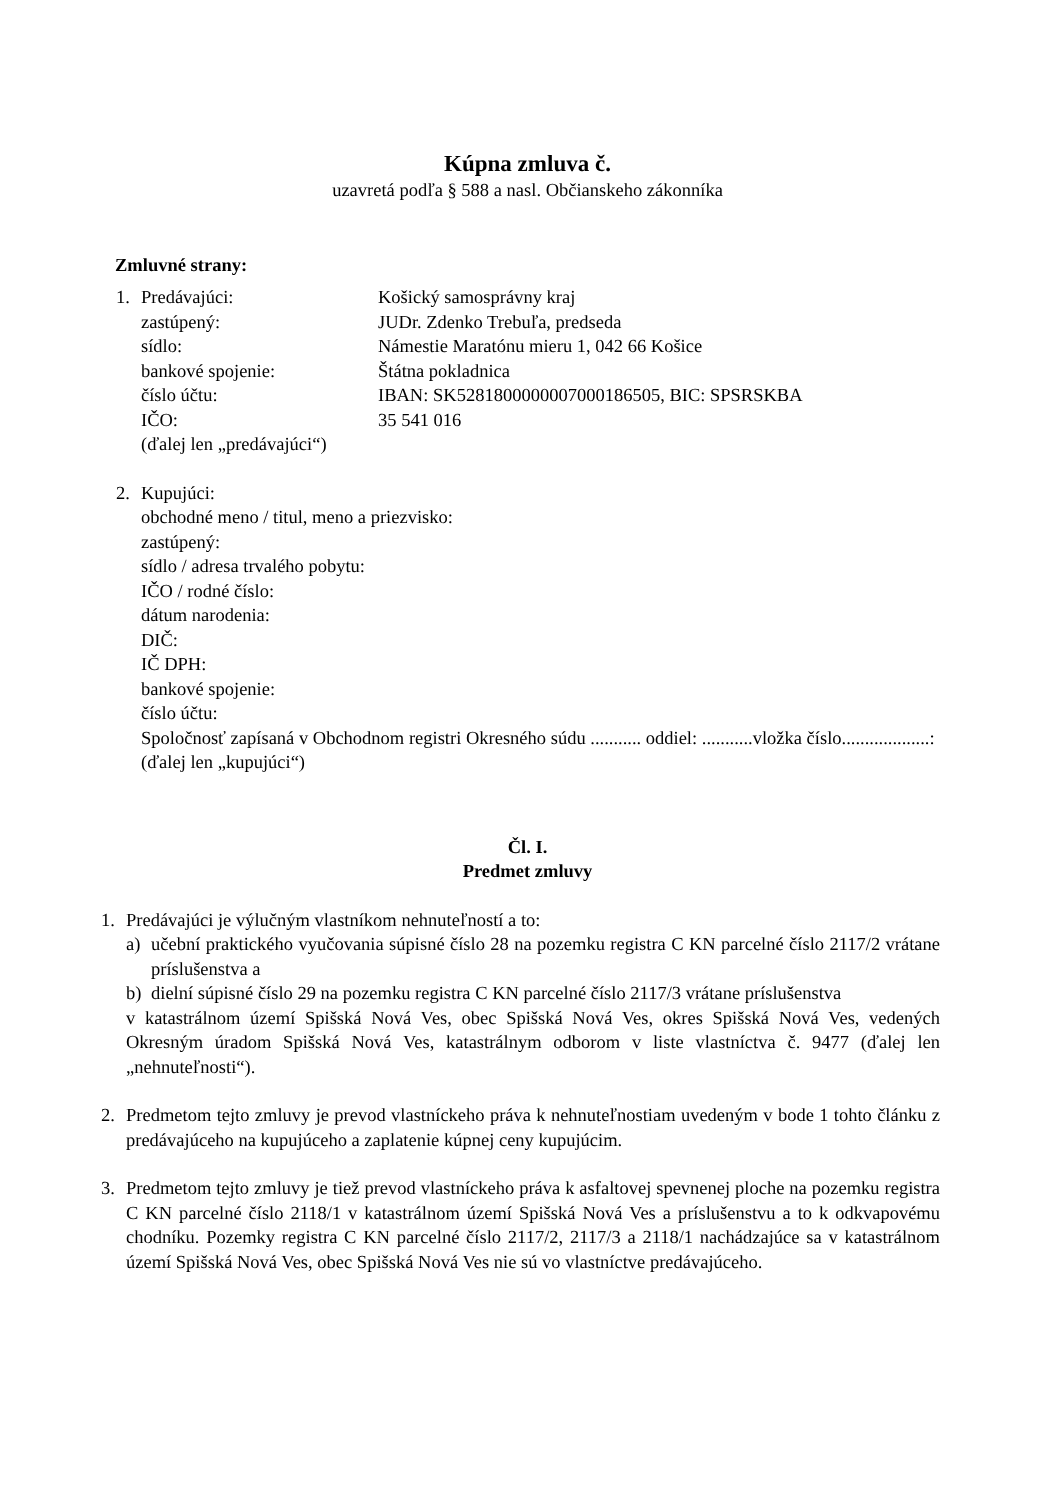Kúpna zmluva č.
uzavretá podľa § 588 a nasl. Občianskeho zákonníka
Zmluvné strany:
1. Predávajúci: Košický samosprávny kraj
zastúpený: JUDr. Zdenko Trebuľa, predseda
sídlo: Námestie Maratónu mieru 1, 042 66 Košice
bankové spojenie: Štátna pokladnica
číslo účtu: IBAN: SK5281800000007000186505, BIC: SPSRSKBA
IČO: 35 541 016
(ďalej len „predávajúci“)
2. Kupujúci:
obchodné meno / titul, meno a priezvisko:
zastúpený:
sídlo / adresa trvalého pobytu:
IČO / rodné číslo:
dátum narodenia:
DIČ:
IČ DPH:
bankové spojenie:
číslo účtu:
Spoločnosť zapísaná v Obchodnom registri Okresného súdu ........... oddiel: ...........vložka číslo...................:
(ďalej len „kupujúci“)
Čl. I.
Predmet zmluvy
1. Predávajúci je výlučným vlastníkom nehnuteľností a to:
a) učební praktického vyučovania súpisné číslo 28 na pozemku registra C KN parcelné číslo 2117/2 vrátane príslušenstva a
b) dielní súpisné číslo 29 na pozemku registra C KN parcelné číslo 2117/3 vrátane príslušenstva
v katastrálnom území Spišská Nová Ves, obec Spišská Nová Ves, okres Spišská Nová Ves, vedených Okresným úradom Spišská Nová Ves, katastrálnym odborom v liste vlastníctva č. 9477 (ďalej len „nehnuteľnosti“).
2. Predmetom tejto zmluvy je prevod vlastníckeho práva k nehnuteľnostiam uvedeným v bode 1 tohto článku z predávajúceho na kupujúceho a zaplatenie kúpnej ceny kupujúcim.
3. Predmetom tejto zmluvy je tiež prevod vlastníckeho práva k asfaltovej spevnenej ploche na pozemku registra C KN parcelné číslo 2118/1 v katastrálnom území Spišská Nová Ves a príslušenstvu a to k odkvapovému chodníku. Pozemky registra C KN parcelné číslo 2117/2, 2117/3 a 2118/1 nachádzajúce sa v katastrálnom území Spišská Nová Ves, obec Spišská Nová Ves nie sú vo vlastníctve predávajúceho.